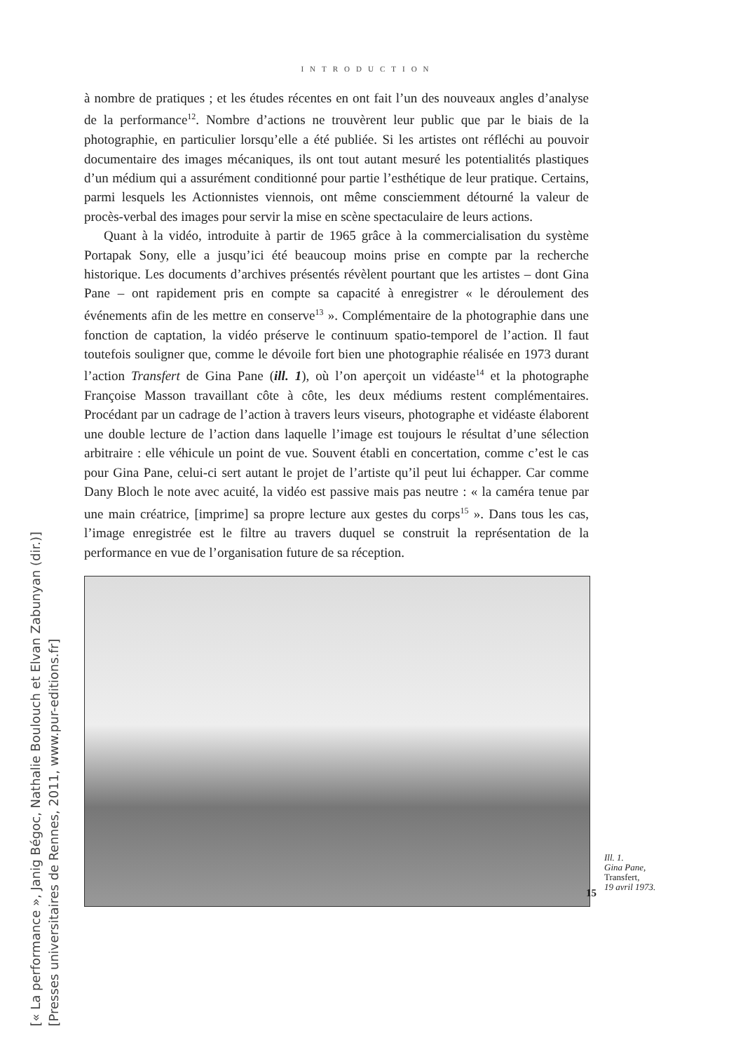INTRODUCTION
à nombre de pratiques ; et les études récentes en ont fait l’un des nouveaux angles d’analyse de la performance<sup>12</sup>. Nombre d’actions ne trouvèrent leur public que par le biais de la photographie, en particulier lorsqu’elle a été publiée. Si les artistes ont réfléchi au pouvoir documentaire des images mécaniques, ils ont tout autant mesuré les potentialités plastiques d’un médium qui a assurément conditionné pour partie l’esthétique de leur pratique. Certains, parmi lesquels les Actionnistes viennois, ont même consciemment détourné la valeur de procès-verbal des images pour servir la mise en scène spectaculaire de leurs actions.
Quant à la vidéo, introduite à partir de 1965 grâce à la commercialisation du système Portapak Sony, elle a jusqu’ici été beaucoup moins prise en compte par la recherche historique. Les documents d’archives présentés révèlent pourtant que les artistes – dont Gina Pane – ont rapidement pris en compte sa capacité à enregistrer « le déroulement des événements afin de les mettre en conserve<sup>13</sup> ». Complémentaire de la photographie dans une fonction de captation, la vidéo préserve le continuum spatio-temporel de l’action. Il faut toutefois souligner que, comme le dévoile fort bien une photographie réalisée en 1973 durant l’action Transfert de Gina Pane (ill. 1), où l’on aperçoit un vidéaste<sup>14</sup> et la photographe Françoise Masson travaillant côte à côte, les deux médiums restent complémentaires. Procédant par un cadrage de l’action à travers leurs viseurs, photographe et vidéaste élaborent une double lecture de l’action dans laquelle l’image est toujours le résultat d’une sélection arbitraire : elle véhicule un point de vue. Souvent établi en concertation, comme c’est le cas pour Gina Pane, celui-ci sert autant le projet de l’artiste qu’il peut lui échapper. Car comme Dany Bloch le note avec acuité, la vidéo est passive mais pas neutre : « la caméra tenue par une main créatrice, [imprime] sa propre lecture aux gestes du corps<sup>15</sup> ». Dans tous les cas, l’image enregistrée est le filtre au travers duquel se construit la représentation de la performance en vue de l’organisation future de sa réception.
Ill. 1.
Gina Pane,
Transfert,
19 avril 1973.
15
[« La performance », Janig Bégoc, Nathalie Boulouch et Elvan Zabunyan (dir.)]
[Presses universitaires de Rennes, 2011, www.pur-editions.fr]